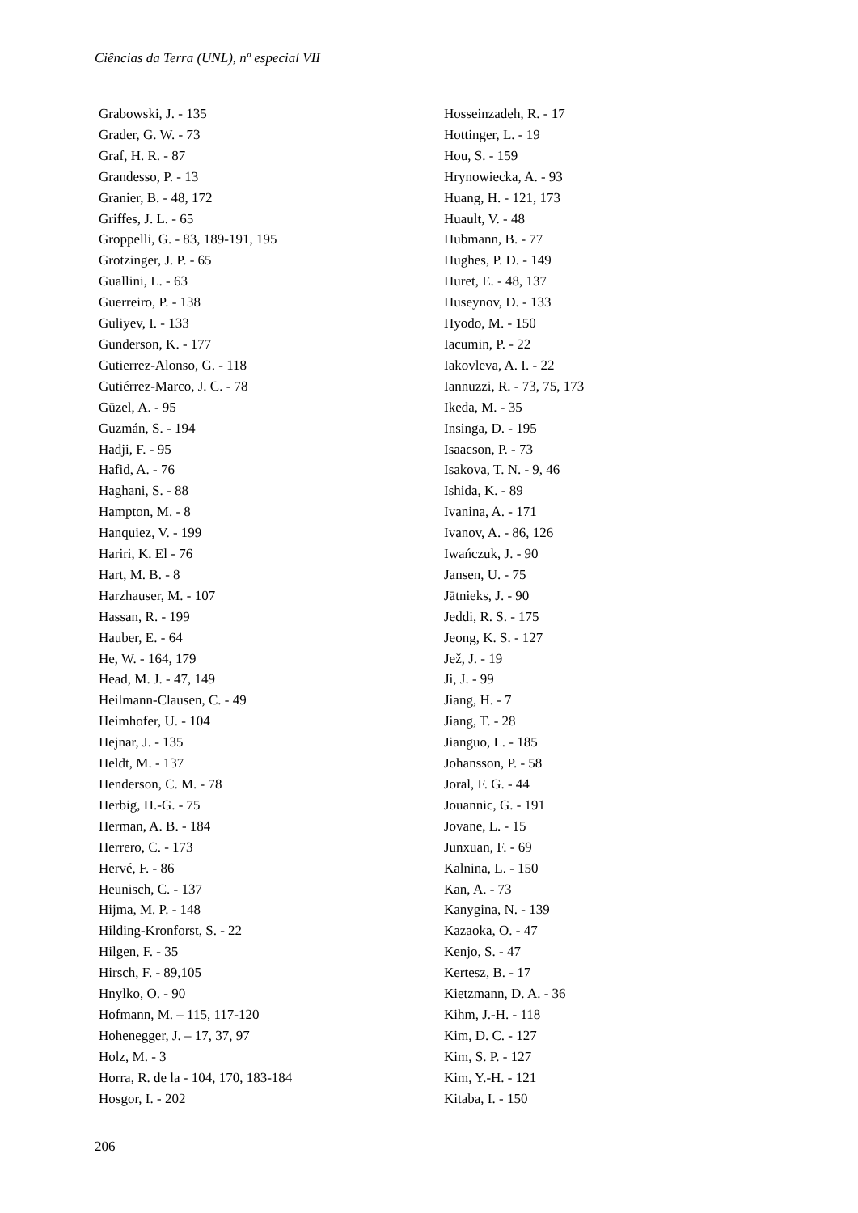Ciências da Terra (UNL), nº especial VII
Grabowski, J. - 135
Grader, G. W. - 73
Graf, H. R. - 87
Grandesso, P. - 13
Granier, B. - 48, 172
Griffes, J. L. - 65
Groppelli, G. - 83, 189-191, 195
Grotzinger, J. P. - 65
Guallini, L. - 63
Guerreiro, P. - 138
Guliyev, I. - 133
Gunderson, K. - 177
Gutierrez-Alonso, G. - 118
Gutiérrez-Marco, J. C. - 78
Güzel, A. - 95
Guzmán, S. - 194
Hadji, F. - 95
Hafid, A. - 76
Haghani, S. - 88
Hampton, M. - 8
Hanquiez, V. - 199
Hariri, K. El - 76
Hart, M. B. - 8
Harzhauser, M. - 107
Hassan, R. - 199
Hauber, E. - 64
He, W. - 164, 179
Head, M. J. - 47, 149
Heilmann-Clausen, C. - 49
Heimhofer, U. - 104
Hejnar, J. - 135
Heldt, M. - 137
Henderson, C. M. - 78
Herbig, H.-G. - 75
Herman, A. B. - 184
Herrero, C. - 173
Hervé, F. - 86
Heunisch, C. - 137
Hijma, M. P. - 148
Hilding-Kronforst, S. - 22
Hilgen, F. - 35
Hirsch, F. - 89,105
Hnylko, O. - 90
Hofmann, M. – 115, 117-120
Hohenegger, J. – 17, 37, 97
Holz, M. - 3
Horra, R. de la - 104, 170, 183-184
Hosgor, I. - 202
Hosseinzadeh, R. - 17
Hottinger, L. - 19
Hou, S. - 159
Hrynowiecka, A. - 93
Huang, H. - 121, 173
Huault, V. - 48
Hubmann, B. - 77
Hughes, P. D. - 149
Huret, E. - 48, 137
Huseynov, D. - 133
Hyodo, M. - 150
Iacumin, P. - 22
Iakovleva, A. I. - 22
Iannuzzi, R. - 73, 75, 173
Ikeda, M. - 35
Insinga, D. - 195
Isaacson, P. - 73
Isakova, T. N. - 9, 46
Ishida, K. - 89
Ivanina, A. - 171
Ivanov, A. - 86, 126
Iwańczuk, J. - 90
Jansen, U. - 75
Jātnieks, J. - 90
Jeddi, R. S. - 175
Jeong, K. S. - 127
Jež, J. - 19
Ji, J. - 99
Jiang, H. - 7
Jiang, T. - 28
Jianguo, L. - 185
Johansson, P. - 58
Joral, F. G. - 44
Jouannic, G. - 191
Jovane, L. - 15
Junxuan, F. - 69
Kalnina, L. - 150
Kan, A. - 73
Kanygina, N. - 139
Kazaoka, O. - 47
Kenjo, S. - 47
Kertesz, B. - 17
Kietzmann, D. A. - 36
Kihm, J.-H. - 118
Kim, D. C. - 127
Kim, S. P. - 127
Kim, Y.-H. - 121
Kitaba, I. - 150
206